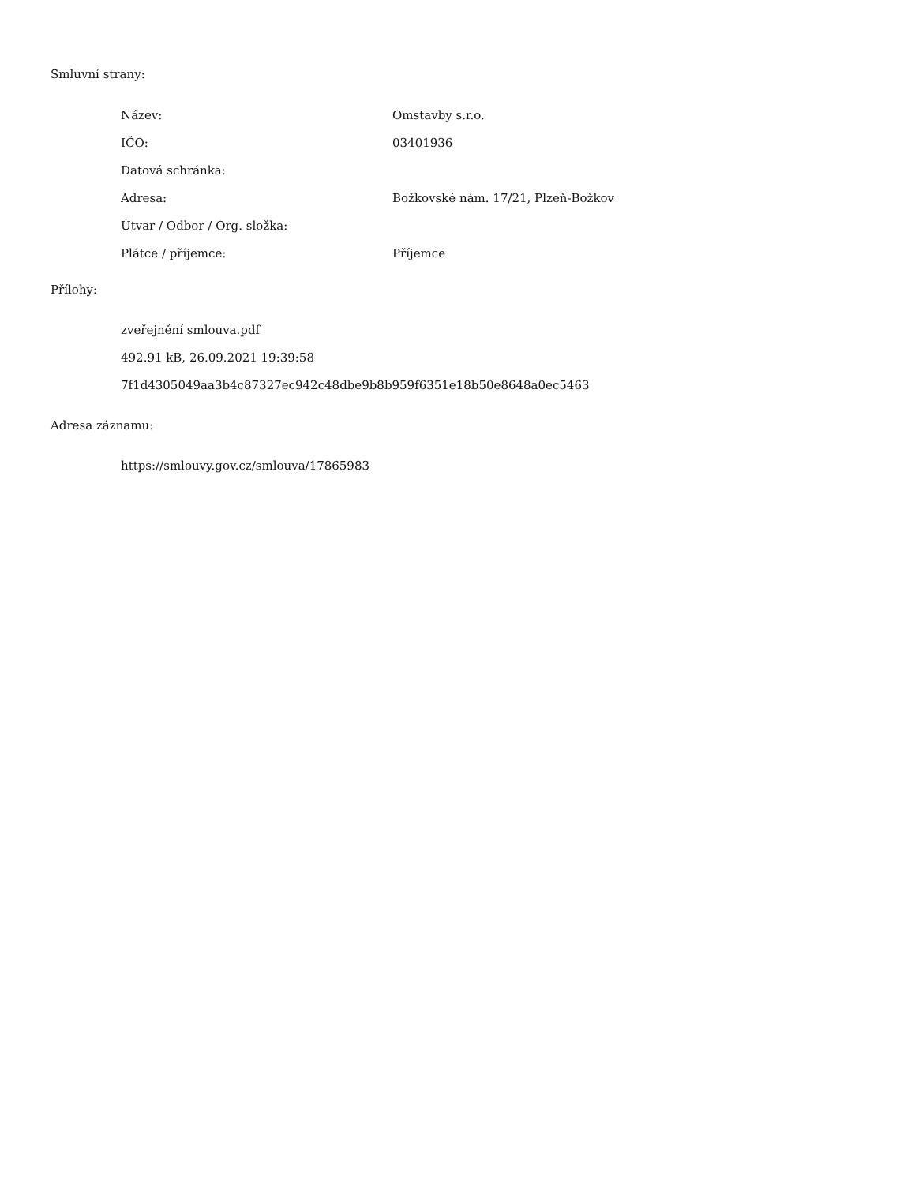Smluvní strany:
| Název: | Omstavby s.r.o. |
| IČO: | 03401936 |
| Datová schránka: | |
| Adresa: | Božkovské nám. 17/21, Plzeň-Božkov |
| Útvar / Odbor / Org. složka: | |
| Plátce / příjemce: | Příjemce |
Přílohy:
zveřejnění smlouva.pdf
492.91 kB, 26.09.2021 19:39:58
7f1d4305049aa3b4c87327ec942c48dbe9b8b959f6351e18b50e8648a0ec5463
Adresa záznamu:
https://smlouvy.gov.cz/smlouva/17865983